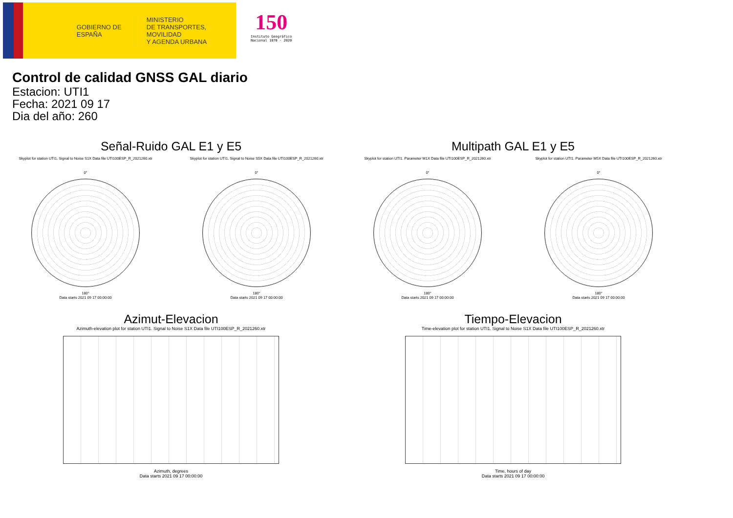GOBIERNO DE ESPAÑA
MINISTERIO
DE TRANSPORTES, MOVILIDAD
Y AGENDA URBANA
150
Instituto Geográfico
Nacional 1870 · 2020
Control de calidad GNSS GAL diario
Estacion: UTI1
Fecha: 2021 09 17
Dia del año: 260
Señal-Ruido GAL E1 y E5
Skyplot for station UTI1. Signal to Noise S1X Data file UTI100ESP_R_2021260.xtr Skyplot for station UTI1. Signal to Noise S5X Data file UTI100ESP_R_2021260.xtr
0°
180°
Data starts 2021 09 17 00:00:00
0°
180°
Data starts 2021 09 17 00:00:00
Multipath GAL E1 y E5
Skyplot for station UTI1. Parameter M1X Data file UTI100ESP_R_2021260.xtr Skyplot for station UTI1. Parameter M5X Data file UTI100ESP_R_2021260.xtr
0°
180°
Data starts 2021 09 17 00:00:00
0°
180°
Data starts 2021 09 17 00:00:00
Azimut-Elevacion
Azimuth-elevation plot for station UTI1. Signal to Noise S1X Data file UTI100ESP_R_2021260.xtr
Azimuth, degrees
Data starts 2021 09 17 00:00:00
Tiempo-Elevacion
Time-elevation plot for station UTI1. Signal to Noise S1X Data file UTI100ESP_R_2021260.xtr
Time, hours of day
Data starts 2021 09 17 00:00:00